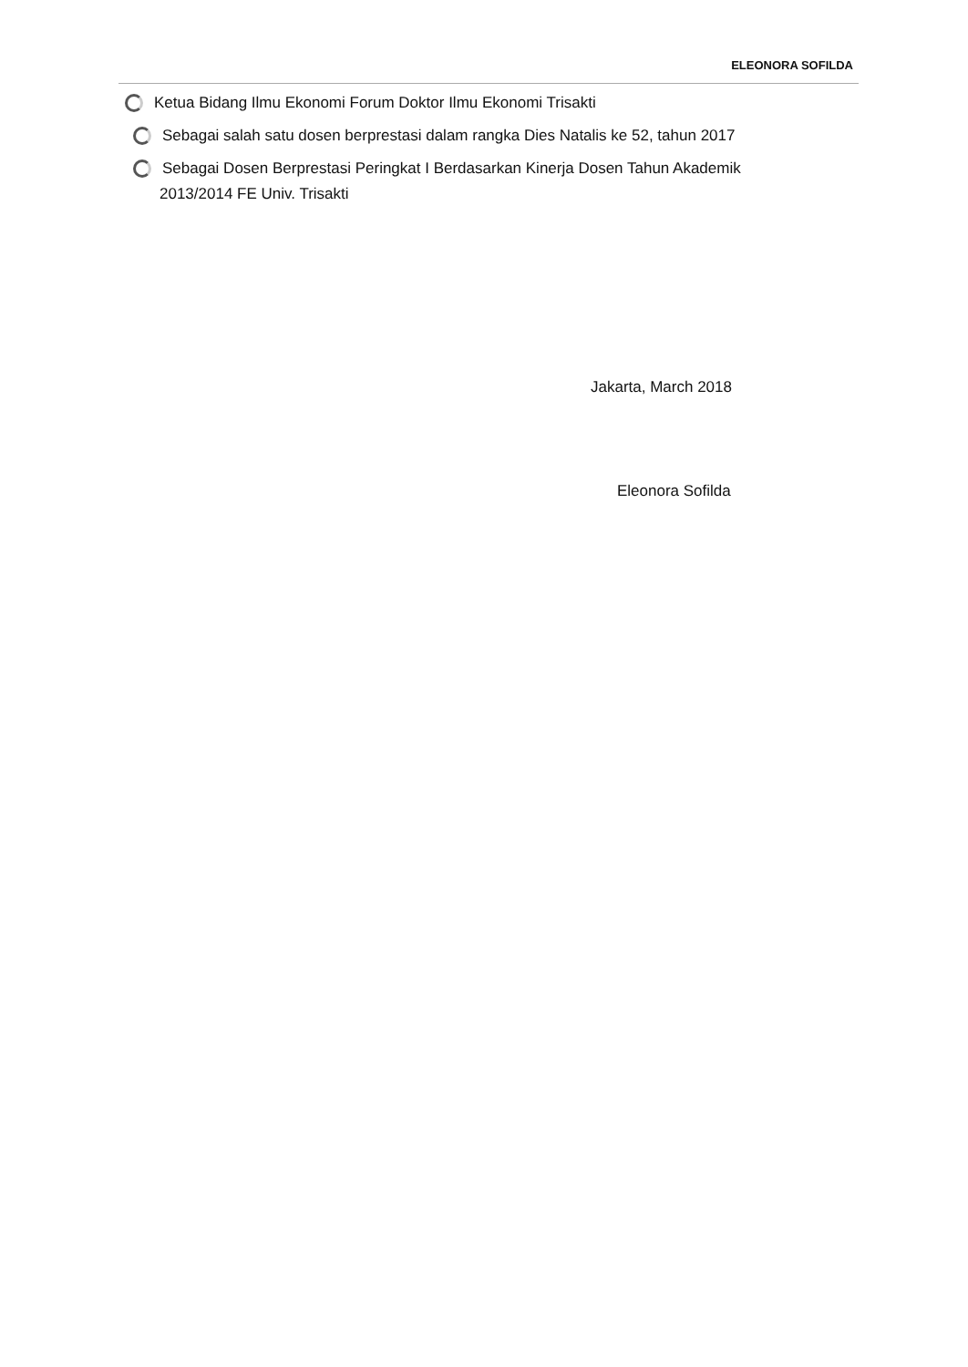ELEONORA SOFILDA
Ketua Bidang Ilmu Ekonomi Forum Doktor Ilmu Ekonomi Trisakti
Sebagai salah satu dosen berprestasi dalam rangka Dies Natalis ke 52, tahun 2017
Sebagai Dosen Berprestasi Peringkat I Berdasarkan Kinerja Dosen Tahun Akademik
2013/2014 FE Univ. Trisakti
Jakarta, March 2018
Eleonora Sofilda